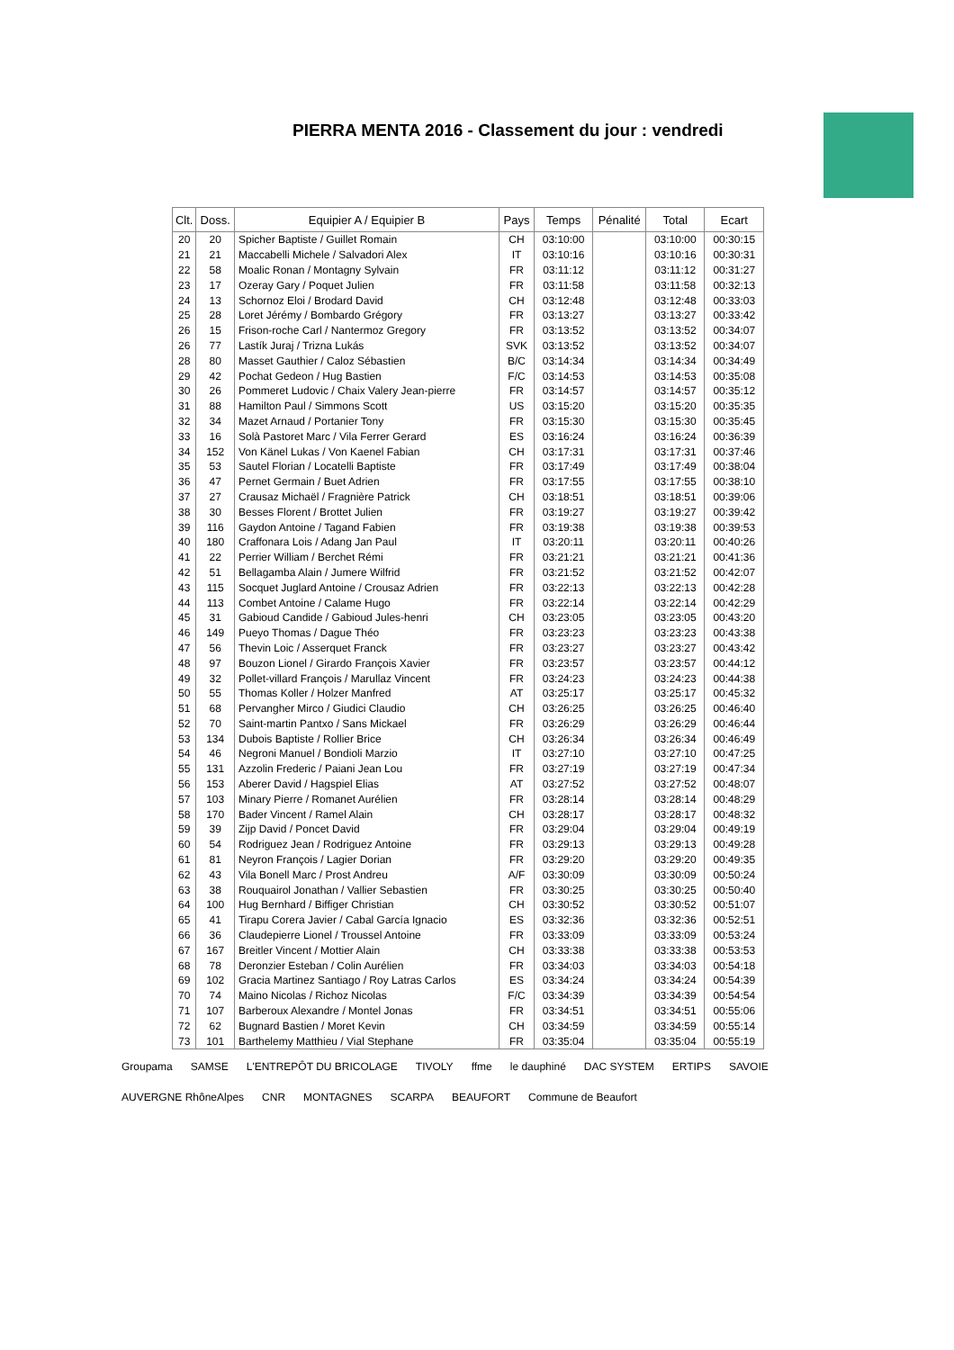PIERRA MENTA 2016 - Classement du jour : vendredi
| Clt. | Doss. | Equipier A / Equipier B | Pays | Temps | Pénalité | Total | Ecart |
| --- | --- | --- | --- | --- | --- | --- | --- |
| 20 | 20 | Spicher Baptiste / Guillet Romain | CH | 03:10:00 | | 03:10:00 | 00:30:15 |
| 21 | 21 | Maccabelli Michele / Salvadori Alex | IT | 03:10:16 | | 03:10:16 | 00:30:31 |
| 22 | 58 | Moalic Ronan / Montagny Sylvain | FR | 03:11:12 | | 03:11:12 | 00:31:27 |
| 23 | 17 | Ozeray Gary / Poquet Julien | FR | 03:11:58 | | 03:11:58 | 00:32:13 |
| 24 | 13 | Schornoz Eloi / Brodard David | CH | 03:12:48 | | 03:12:48 | 00:33:03 |
| 25 | 28 | Loret Jérémy / Bombardo Grégory | FR | 03:13:27 | | 03:13:27 | 00:33:42 |
| 26 | 15 | Frison-roche Carl / Nantermoz Gregory | FR | 03:13:52 | | 03:13:52 | 00:34:07 |
| 26 | 77 | Lastík Juraj / Trizna Lukás | SVK | 03:13:52 | | 03:13:52 | 00:34:07 |
| 28 | 80 | Masset Gauthier / Caloz Sébastien | B/C | 03:14:34 | | 03:14:34 | 00:34:49 |
| 29 | 42 | Pochat Gedeon / Hug Bastien | F/C | 03:14:53 | | 03:14:53 | 00:35:08 |
| 30 | 26 | Pommeret Ludovic / Chaix Valery Jean-pierre | FR | 03:14:57 | | 03:14:57 | 00:35:12 |
| 31 | 88 | Hamilton Paul / Simmons Scott | US | 03:15:20 | | 03:15:20 | 00:35:35 |
| 32 | 34 | Mazet Arnaud / Portanier Tony | FR | 03:15:30 | | 03:15:30 | 00:35:45 |
| 33 | 16 | Solà Pastoret Marc / Vila Ferrer Gerard | ES | 03:16:24 | | 03:16:24 | 00:36:39 |
| 34 | 152 | Von Känel Lukas / Von Kaenel Fabian | CH | 03:17:31 | | 03:17:31 | 00:37:46 |
| 35 | 53 | Sautel Florian / Locatelli Baptiste | FR | 03:17:49 | | 03:17:49 | 00:38:04 |
| 36 | 47 | Pernet Germain / Buet Adrien | FR | 03:17:55 | | 03:17:55 | 00:38:10 |
| 37 | 27 | Crausaz Michaël / Fragnière Patrick | CH | 03:18:51 | | 03:18:51 | 00:39:06 |
| 38 | 30 | Besses Florent / Brottet Julien | FR | 03:19:27 | | 03:19:27 | 00:39:42 |
| 39 | 116 | Gaydon Antoine / Tagand Fabien | FR | 03:19:38 | | 03:19:38 | 00:39:53 |
| 40 | 180 | Craffonara Lois / Adang Jan Paul | IT | 03:20:11 | | 03:20:11 | 00:40:26 |
| 41 | 22 | Perrier William / Berchet Rémi | FR | 03:21:21 | | 03:21:21 | 00:41:36 |
| 42 | 51 | Bellagamba Alain / Jumere Wilfrid | FR | 03:21:52 | | 03:21:52 | 00:42:07 |
| 43 | 115 | Socquet Juglard Antoine / Crousaz Adrien | FR | 03:22:13 | | 03:22:13 | 00:42:28 |
| 44 | 113 | Combet Antoine / Calame Hugo | FR | 03:22:14 | | 03:22:14 | 00:42:29 |
| 45 | 31 | Gabioud Candide / Gabioud Jules-henri | CH | 03:23:05 | | 03:23:05 | 00:43:20 |
| 46 | 149 | Pueyo Thomas / Dague Théo | FR | 03:23:23 | | 03:23:23 | 00:43:38 |
| 47 | 56 | Thevin Loic / Asserquet Franck | FR | 03:23:27 | | 03:23:27 | 00:43:42 |
| 48 | 97 | Bouzon Lionel / Girardo François Xavier | FR | 03:23:57 | | 03:23:57 | 00:44:12 |
| 49 | 32 | Pollet-villard François / Marullaz Vincent | FR | 03:24:23 | | 03:24:23 | 00:44:38 |
| 50 | 55 | Thomas Koller / Holzer Manfred | AT | 03:25:17 | | 03:25:17 | 00:45:32 |
| 51 | 68 | Pervangher Mirco / Giudici Claudio | CH | 03:26:25 | | 03:26:25 | 00:46:40 |
| 52 | 70 | Saint-martin Pantxo / Sans Mickael | FR | 03:26:29 | | 03:26:29 | 00:46:44 |
| 53 | 134 | Dubois Baptiste / Rollier Brice | CH | 03:26:34 | | 03:26:34 | 00:46:49 |
| 54 | 46 | Negroni Manuel / Bondioli Marzio | IT | 03:27:10 | | 03:27:10 | 00:47:25 |
| 55 | 131 | Azzolin Frederic / Paiani Jean Lou | FR | 03:27:19 | | 03:27:19 | 00:47:34 |
| 56 | 153 | Aberer David / Hagspiel Elias | AT | 03:27:52 | | 03:27:52 | 00:48:07 |
| 57 | 103 | Minary Pierre / Romanet Aurélien | FR | 03:28:14 | | 03:28:14 | 00:48:29 |
| 58 | 170 | Bader Vincent / Ramel Alain | CH | 03:28:17 | | 03:28:17 | 00:48:32 |
| 59 | 39 | Zijp David / Poncet David | FR | 03:29:04 | | 03:29:04 | 00:49:19 |
| 60 | 54 | Rodriguez Jean / Rodriguez Antoine | FR | 03:29:13 | | 03:29:13 | 00:49:28 |
| 61 | 81 | Neyron François / Lagier Dorian | FR | 03:29:20 | | 03:29:20 | 00:49:35 |
| 62 | 43 | Vila Bonell Marc / Prost Andreu | A/F | 03:30:09 | | 03:30:09 | 00:50:24 |
| 63 | 38 | Rouquairol Jonathan / Vallier Sebastien | FR | 03:30:25 | | 03:30:25 | 00:50:40 |
| 64 | 100 | Hug Bernhard / Biffiger Christian | CH | 03:30:52 | | 03:30:52 | 00:51:07 |
| 65 | 41 | Tirapu Corera Javier / Cabal García Ignacio | ES | 03:32:36 | | 03:32:36 | 00:52:51 |
| 66 | 36 | Claudepierre Lionel / Troussel Antoine | FR | 03:33:09 | | 03:33:09 | 00:53:24 |
| 67 | 167 | Breitler Vincent / Mottier Alain | CH | 03:33:38 | | 03:33:38 | 00:53:53 |
| 68 | 78 | Deronzier Esteban / Colin Aurélien | FR | 03:34:03 | | 03:34:03 | 00:54:18 |
| 69 | 102 | Gracia Martinez Santiago / Roy Latras Carlos | ES | 03:34:24 | | 03:34:24 | 00:54:39 |
| 70 | 74 | Maino Nicolas / Richoz Nicolas | F/C | 03:34:39 | | 03:34:39 | 00:54:54 |
| 71 | 107 | Barberoux Alexandre / Montel Jonas | FR | 03:34:51 | | 03:34:51 | 00:55:06 |
| 72 | 62 | Bugnard Bastien / Moret Kevin | CH | 03:34:59 | | 03:34:59 | 00:55:14 |
| 73 | 101 | Barthelemy Matthieu / Vial Stephane | FR | 03:35:04 | | 03:35:04 | 00:55:19 |
Groupama SAMSE L'ENTREPÔT DU BRICOLAGE TIVOLY ffme le dauphiné DAC SYSTEM ERTIPS SAVOIE AUVERGNE RhôneAlpes CNR MONTAGNES SCARPA BEAUFORT Commune de Beaufort